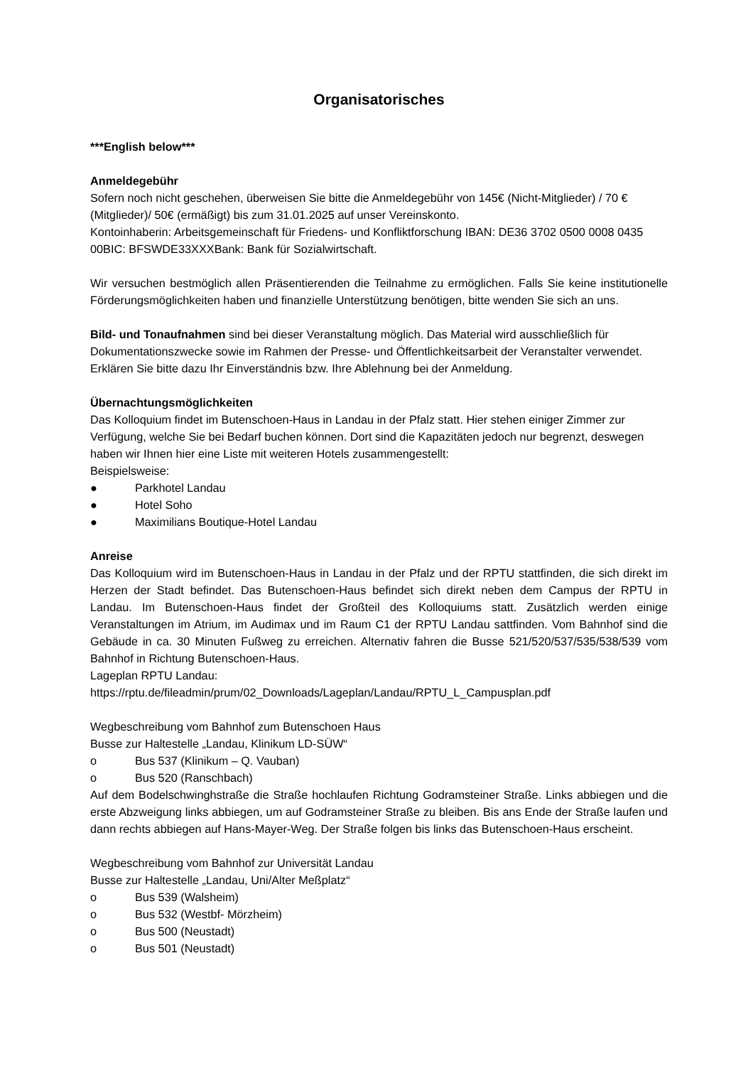Organisatorisches
***English below***
Anmeldegebühr
Sofern noch nicht geschehen, überweisen Sie bitte die Anmeldegebühr von 145€ (Nicht-Mitglieder) / 70 € (Mitglieder)/ 50€ (ermäßigt) bis zum 31.01.2025 auf unser Vereinskonto.
Kontoinhaberin: Arbeitsgemeinschaft für Friedens- und Konfliktforschung IBAN: DE36 3702 0500 0008 0435 00BIC: BFSWDE33XXXBank: Bank für Sozialwirtschaft.
Wir versuchen bestmöglich allen Präsentierenden die Teilnahme zu ermöglichen. Falls Sie keine institutionelle Förderungsmöglichkeiten haben und finanzielle Unterstützung benötigen, bitte wenden Sie sich an uns.
Bild- und Tonaufnahmen sind bei dieser Veranstaltung möglich. Das Material wird ausschließlich für Dokumentationszwecke sowie im Rahmen der Presse- und Öffentlichkeitsarbeit der Veranstalter verwendet. Erklären Sie bitte dazu Ihr Einverständnis bzw. Ihre Ablehnung bei der Anmeldung.
Übernachtungsmöglichkeiten
Das Kolloquium findet im Butenschoen-Haus in Landau in der Pfalz statt. Hier stehen einiger Zimmer zur Verfügung, welche Sie bei Bedarf buchen können. Dort sind die Kapazitäten jedoch nur begrenzt, deswegen haben wir Ihnen hier eine Liste mit weiteren Hotels zusammengestellt:
Beispielsweise:
● Parkhotel Landau
● Hotel Soho
● Maximilians Boutique-Hotel Landau
Anreise
Das Kolloquium wird im Butenschoen-Haus in Landau in der Pfalz und der RPTU stattfinden, die sich direkt im Herzen der Stadt befindet. Das Butenschoen-Haus befindet sich direkt neben dem Campus der RPTU in Landau. Im Butenschoen-Haus findet der Großteil des Kolloquiums statt. Zusätzlich werden einige Veranstaltungen im Atrium, im Audimax und im Raum C1 der RPTU Landau sattfinden. Vom Bahnhof sind die Gebäude in ca. 30 Minuten Fußweg zu erreichen. Alternativ fahren die Busse 521/520/537/535/538/539 vom Bahnhof in Richtung Butenschoen-Haus.
Lageplan RPTU Landau:
https://rptu.de/fileadmin/prum/02_Downloads/Lageplan/Landau/RPTU_L_Campusplan.pdf
Wegbeschreibung vom Bahnhof zum Butenschoen Haus
Busse zur Haltestelle „Landau, Klinikum LD-SÜW“
o Bus 537 (Klinikum – Q. Vauban)
o Bus 520 (Ranschbach)
Auf dem Bodelschwinghstraße die Straße hochlaufen Richtung Godramsteiner Straße. Links abbiegen und die erste Abzweigung links abbiegen, um auf Godramsteiner Straße zu bleiben. Bis ans Ende der Straße laufen und dann rechts abbiegen auf Hans-Mayer-Weg. Der Straße folgen bis links das Butenschoen-Haus erscheint.
Wegbeschreibung vom Bahnhof zur Universität Landau
Busse zur Haltestelle „Landau, Uni/Alter Meßplatz“
o Bus 539 (Walsheim)
o Bus 532 (Westbf- Mörzheim)
o Bus 500 (Neustadt)
o Bus 501 (Neustadt)